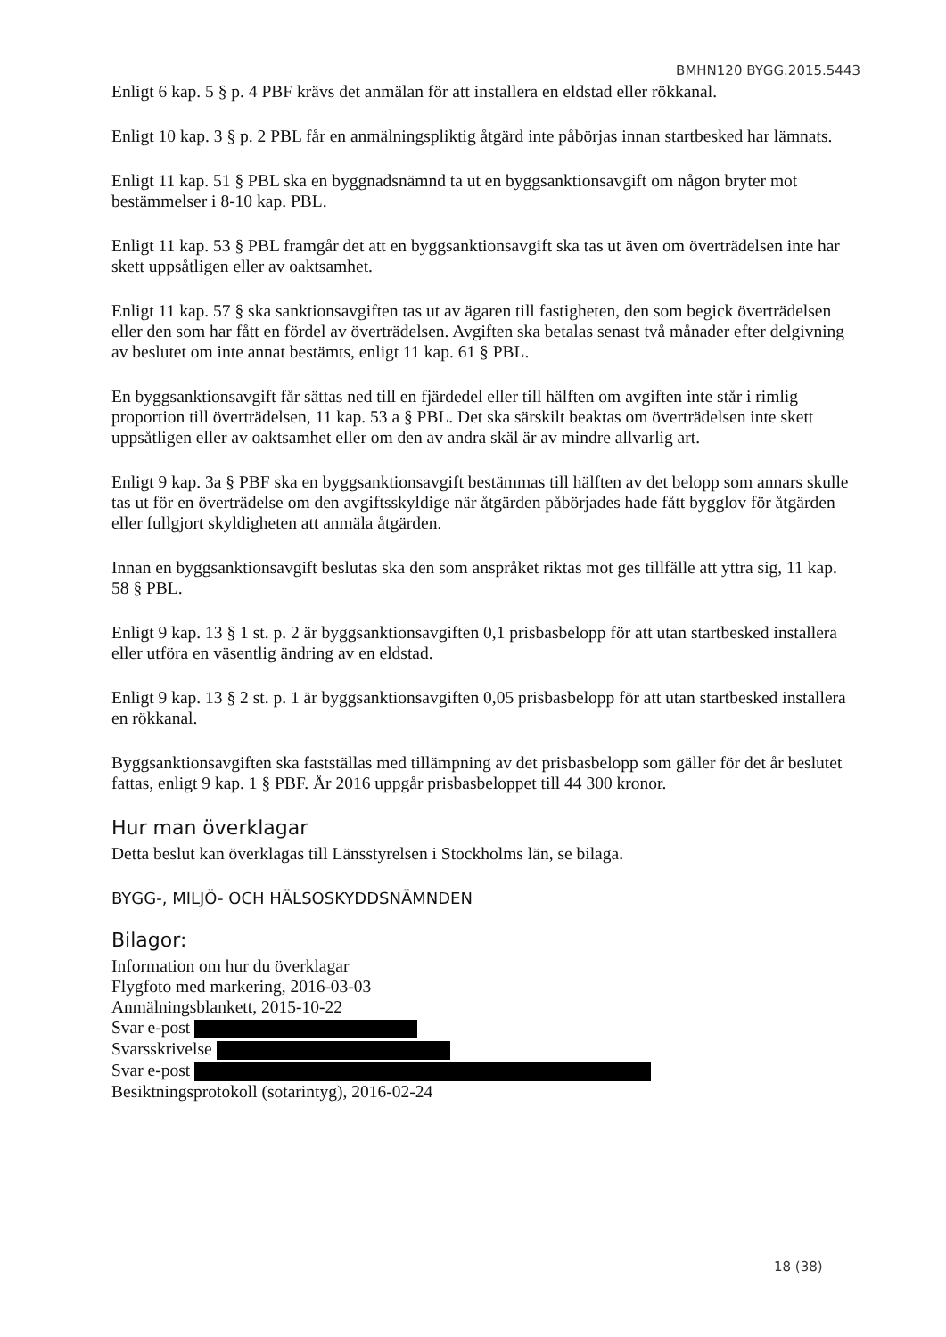BMHN120 BYGG.2015.5443
Enligt 6 kap. 5 § p. 4 PBF krävs det anmälan för att installera en eldstad eller rökkanal.
Enligt 10 kap. 3 § p. 2 PBL får en anmälningspliktig åtgärd inte påbörjas innan startbesked har lämnats.
Enligt 11 kap. 51 § PBL ska en byggnadsnämnd ta ut en byggsanktionsavgift om någon bryter mot bestämmelser i 8-10 kap. PBL.
Enligt 11 kap. 53 § PBL framgår det att en byggsanktionsavgift ska tas ut även om överträdelsen inte har skett uppsåtligen eller av oaktsamhet.
Enligt 11 kap. 57 § ska sanktionsavgiften tas ut av ägaren till fastigheten, den som begick överträdelsen eller den som har fått en fördel av överträdelsen. Avgiften ska betalas senast två månader efter delgivning av beslutet om inte annat bestämts, enligt 11 kap. 61 § PBL.
En byggsanktionsavgift får sättas ned till en fjärdedel eller till hälften om avgiften inte står i rimlig proportion till överträdelsen, 11 kap. 53 a § PBL. Det ska särskilt beaktas om överträdelsen inte skett uppsåtligen eller av oaktsamhet eller om den av andra skäl är av mindre allvarlig art.
Enligt 9 kap. 3a § PBF ska en byggsanktionsavgift bestämmas till hälften av det belopp som annars skulle tas ut för en överträdelse om den avgiftsskyldige när åtgärden påbörjades hade fått bygglov för åtgärden eller fullgjort skyldigheten att anmäla åtgärden.
Innan en byggsanktionsavgift beslutas ska den som anspråket riktas mot ges tillfälle att yttra sig, 11 kap. 58 § PBL.
Enligt 9 kap. 13 § 1 st. p. 2 är byggsanktionsavgiften 0,1 prisbasbelopp för att utan startbesked installera eller utföra en väsentlig ändring av en eldstad.
Enligt 9 kap. 13 § 2 st. p. 1 är byggsanktionsavgiften 0,05 prisbasbelopp för att utan startbesked installera en rökkanal.
Byggsanktionsavgiften ska fastställas med tillämpning av det prisbasbelopp som gäller för det år beslutet fattas, enligt 9 kap. 1 § PBF. År 2016 uppgår prisbasbeloppet till 44 300 kronor.
Hur man överklagar
Detta beslut kan överklagas till Länsstyrelsen i Stockholms län, se bilaga.
BYGG-, MILJÖ- OCH HÄLSOSKYDDSNÄMNDEN
Bilagor:
Information om hur du överklagar
Flygfoto med markering, 2016-03-03
Anmälningsblankett, 2015-10-22
Svar e-post
Svarsskrivelse
Svar e-post
Besiktningsprotokoll (sotarintyg), 2016-02-24
18 (38)